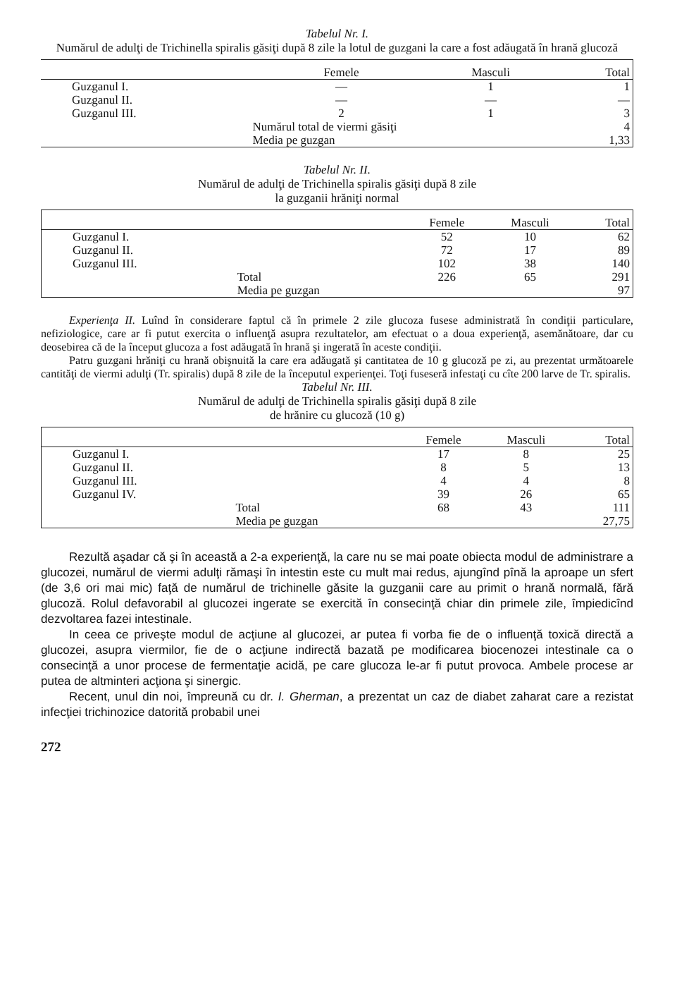Tabelul Nr. I.
Numărul de adulţi de Trichinella spiralis găsiţi după 8 zile la lotul de guzgani la care a fost adăugată în hrană glucoză
| | | Femele | Masculi | Total |
| --- | --- | --- | --- | --- |
| Guzganul I. | | — | 1 | 1 |
| Guzganul II. | | — | — | — |
| Guzganul III. | | 2 | 1 | 3 |
| | Numărul total de viermi găsiţi | | | 4 |
| | Media pe guzgan | | | 1,33 |
Tabelul Nr. II.
Numărul de adulţi de Trichinella spiralis găsiţi după 8 zile
la guzganii hrăniţi normal
| | | Femele | Masculi | Total |
| --- | --- | --- | --- | --- |
| Guzganul I. | | 52 | 10 | 62 |
| Guzganul II. | | 72 | 17 | 89 |
| Guzganul III. | | 102 | 38 | 140 |
| | Total | 226 | 65 | 291 |
| | Media pe guzgan | | | 97 |
Experienţa II. Luînd în considerare faptul că în primele 2 zile glucoza fusese administrată în condiţii particulare, nefiziologice, care ar fi putut exercita o influenţă asupra rezultatelor, am efectuat o a doua experienţă, asemănătoare, dar cu deosebirea că de la început glucoza a fost adăugată în hrană şi ingerată în aceste condiţii.
Patru guzgani hrăniţi cu hrană obişnuită la care era adăugată şi cantitatea de 10 g glucoză pe zi, au prezentat următoarele cantităţi de viermi adulţi (Tr. spiralis) după 8 zile de la începutul experienţei. Toţi fuseseră infestaţi cu cîte 200 larve de Tr. spiralis.
Tabelul Nr. III.
Numărul de adulţi de Trichinella spiralis găsiţi după 8 zile
de hrănire cu glucoză (10 g)
| | | Femele | Masculi | Total |
| --- | --- | --- | --- | --- |
| Guzganul I. | | 17 | 8 | 25 |
| Guzganul II. | | 8 | 5 | 13 |
| Guzganul III. | | 4 | 4 | 8 |
| Guzganul IV. | | 39 | 26 | 65 |
| | Total | 68 | 43 | 111 |
| | Media pe guzgan | | | 27,75 |
Rezultă aşadar că şi în această a 2-a experienţă, la care nu se mai poate obiecta modul de administrare a glucozei, numărul de viermi adulţi rămaşi în intestin este cu mult mai redus, ajungînd pînă la aproape un sfert (de 3,6 ori mai mic) faţă de numărul de trichinelle găsite la guzganii care au primit o hrană normală, fără glucoză. Rolul defavorabil al glucozei ingerate se exercită în consecinţă chiar din primele zile, împiedicînd dezvoltarea fazei intestinale.
In ceea ce priveşte modul de acţiune al glucozei, ar putea fi vorba fie de o influenţă toxică directă a glucozei, asupra viermilor, fie de o acţiune indirectă bazată pe modificarea biocenozei intestinale ca o consecinţă a unor procese de fermentaţie acidă, pe care glucoza le-ar fi putut provoca. Ambele procese ar putea de altminteri acţiona şi sinergic.
Recent, unul din noi, împreună cu dr. I. Gherman, a prezentat un caz de diabet zaharat care a rezistat infecţiei trichinozice datorită probabil unei
272